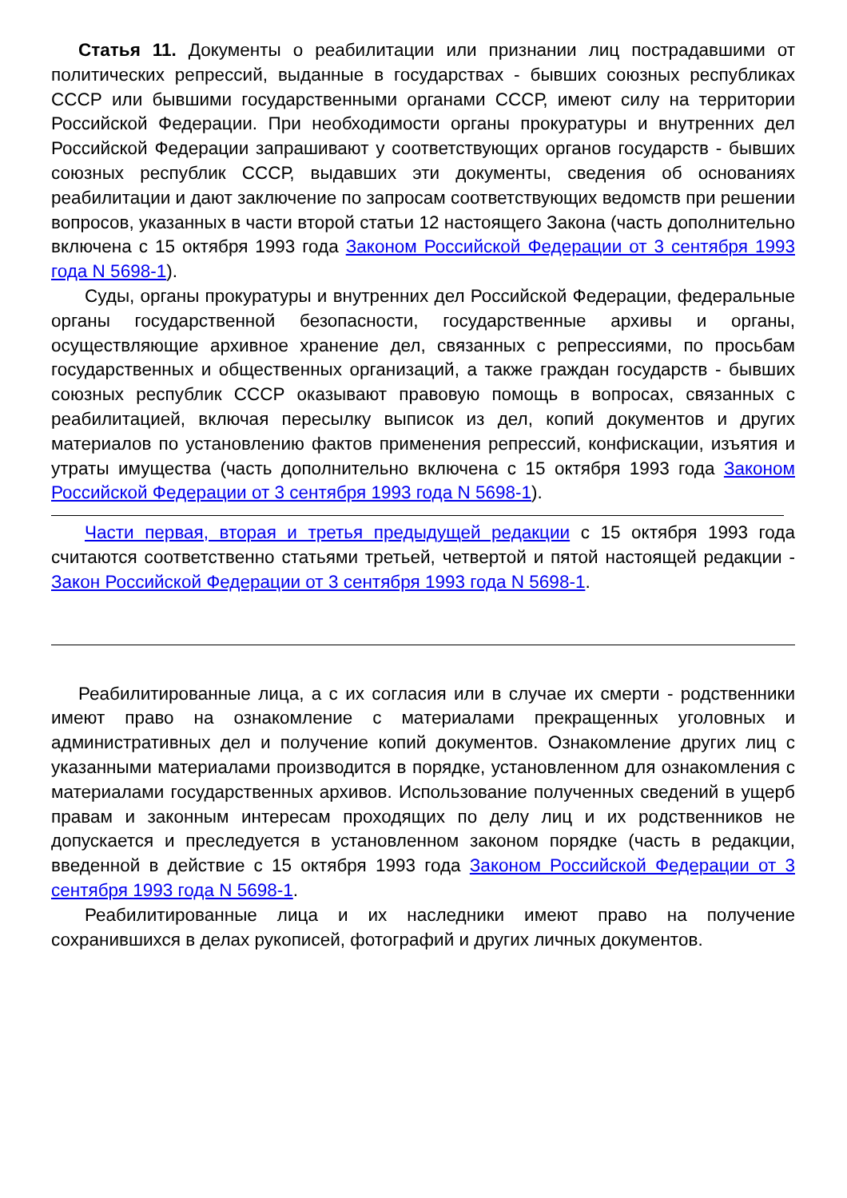Статья 11. Документы о реабилитации или признании лиц пострадавшими от политических репрессий, выданные в государствах - бывших союзных республиках СССР или бывшими государственными органами СССР, имеют силу на территории Российской Федерации. При необходимости органы прокуратуры и внутренних дел Российской Федерации запрашивают у соответствующих органов государств - бывших союзных республик СССР, выдавших эти документы, сведения об основаниях реабилитации и дают заключение по запросам соответствующих ведомств при решении вопросов, указанных в части второй статьи 12 настоящего Закона (часть дополнительно включена с 15 октября 1993 года Законом Российской Федерации от 3 сентября 1993 года N 5698-1).
Суды, органы прокуратуры и внутренних дел Российской Федерации, федеральные органы государственной безопасности, государственные архивы и органы, осуществляющие архивное хранение дел, связанных с репрессиями, по просьбам государственных и общественных организаций, а также граждан государств - бывших союзных республик СССР оказывают правовую помощь в вопросах, связанных с реабилитацией, включая пересылку выписок из дел, копий документов и других материалов по установлению фактов применения репрессий, конфискации, изъятия и утраты имущества (часть дополнительно включена с 15 октября 1993 года Законом Российской Федерации от 3 сентября 1993 года N 5698-1).
Части первая, вторая и третья предыдущей редакции с 15 октября 1993 года считаются соответственно статьями третьей, четвертой и пятой настоящей редакции - Закон Российской Федерации от 3 сентября 1993 года N 5698-1.
Реабилитированные лица, а с их согласия или в случае их смерти - родственники имеют право на ознакомление с материалами прекращенных уголовных и административных дел и получение копий документов. Ознакомление других лиц с указанными материалами производится в порядке, установленном для ознакомления с материалами государственных архивов. Использование полученных сведений в ущерб правам и законным интересам проходящих по делу лиц и их родственников не допускается и преследуется в установленном законом порядке (часть в редакции, введенной в действие с 15 октября 1993 года Законом Российской Федерации от 3 сентября 1993 года N 5698-1.
Реабилитированные лица и их наследники имеют право на получение сохранившихся в делах рукописей, фотографий и других личных документов.